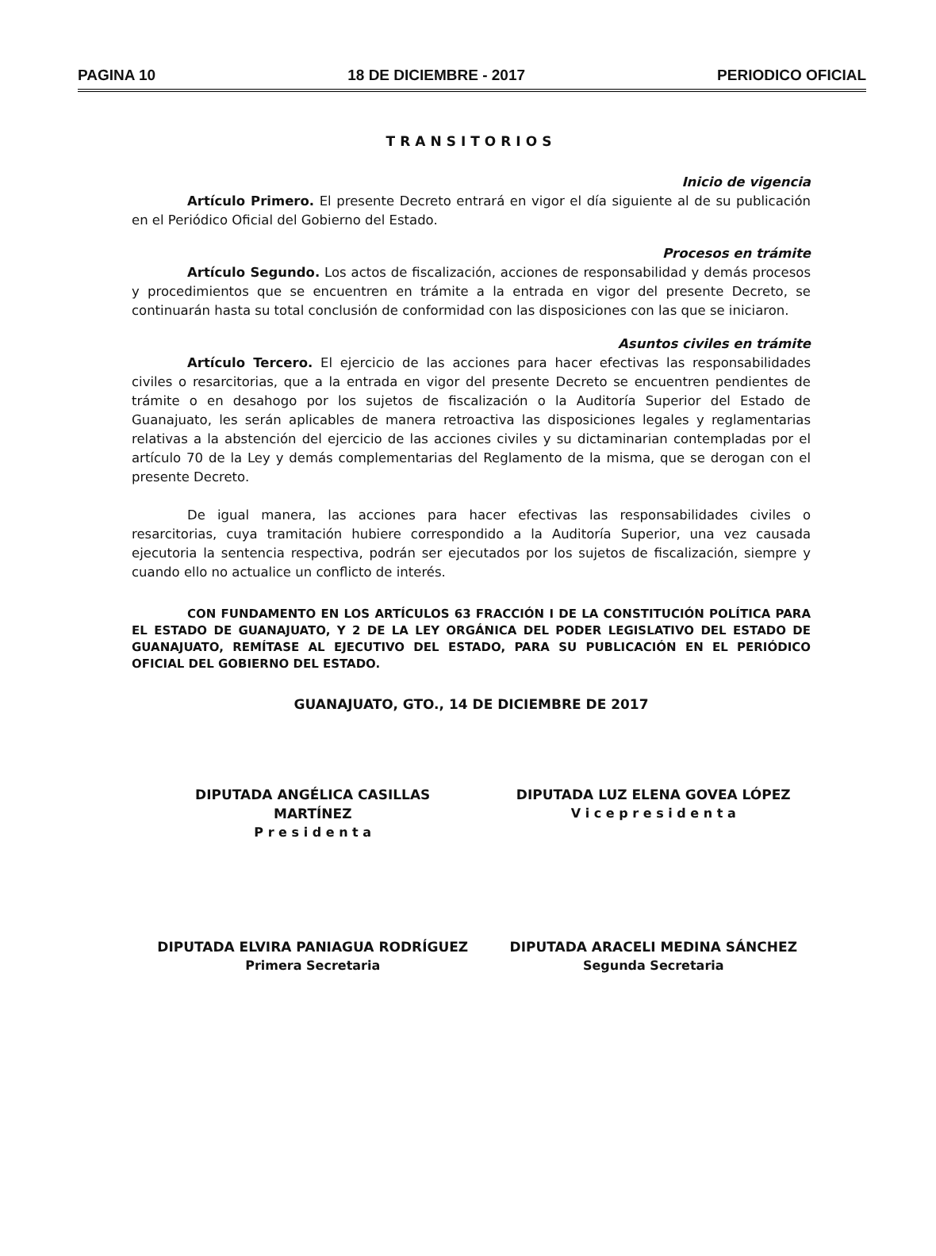PAGINA 10 18 DE DICIEMBRE - 2017 PERIODICO OFICIAL
TRANSITORIOS
Inicio de vigencia
Artículo Primero. El presente Decreto entrará en vigor el día siguiente al de su publicación en el Periódico Oficial del Gobierno del Estado.
Procesos en trámite
Artículo Segundo. Los actos de fiscalización, acciones de responsabilidad y demás procesos y procedimientos que se encuentren en trámite a la entrada en vigor del presente Decreto, se continuarán hasta su total conclusión de conformidad con las disposiciones con las que se iniciaron.
Asuntos civiles en trámite
Artículo Tercero. El ejercicio de las acciones para hacer efectivas las responsabilidades civiles o resarcitorias, que a la entrada en vigor del presente Decreto se encuentren pendientes de trámite o en desahogo por los sujetos de fiscalización o la Auditoría Superior del Estado de Guanajuato, les serán aplicables de manera retroactiva las disposiciones legales y reglamentarias relativas a la abstención del ejercicio de las acciones civiles y su dictaminarian contempladas por el artículo 70 de la Ley y demás complementarias del Reglamento de la misma, que se derogan con el presente Decreto.
De igual manera, las acciones para hacer efectivas las responsabilidades civiles o resarcitorias, cuya tramitación hubiere correspondido a la Auditoría Superior, una vez causada ejecutoria la sentencia respectiva, podrán ser ejecutados por los sujetos de fiscalización, siempre y cuando ello no actualice un conflicto de interés.
CON FUNDAMENTO EN LOS ARTÍCULOS 63 FRACCIÓN I DE LA CONSTITUCIÓN POLÍTICA PARA EL ESTADO DE GUANAJUATO, Y 2 DE LA LEY ORGÁNICA DEL PODER LEGISLATIVO DEL ESTADO DE GUANAJUATO, REMÍTASE AL EJECUTIVO DEL ESTADO, PARA SU PUBLICACIÓN EN EL PERIÓDICO OFICIAL DEL GOBIERNO DEL ESTADO.
GUANAJUATO, GTO., 14 DE DICIEMBRE DE 2017
DIPUTADA ANGÉLICA CASILLAS MARTÍNEZ
P r e s i d e n t a
DIPUTADA LUZ ELENA GOVEA LÓPEZ
V i c e p r e s i d e n t a
DIPUTADA ELVIRA PANIAGUA RODRÍGUEZ
Primera Secretaria
DIPUTADA ARACELI MEDINA SÁNCHEZ
Segunda Secretaria